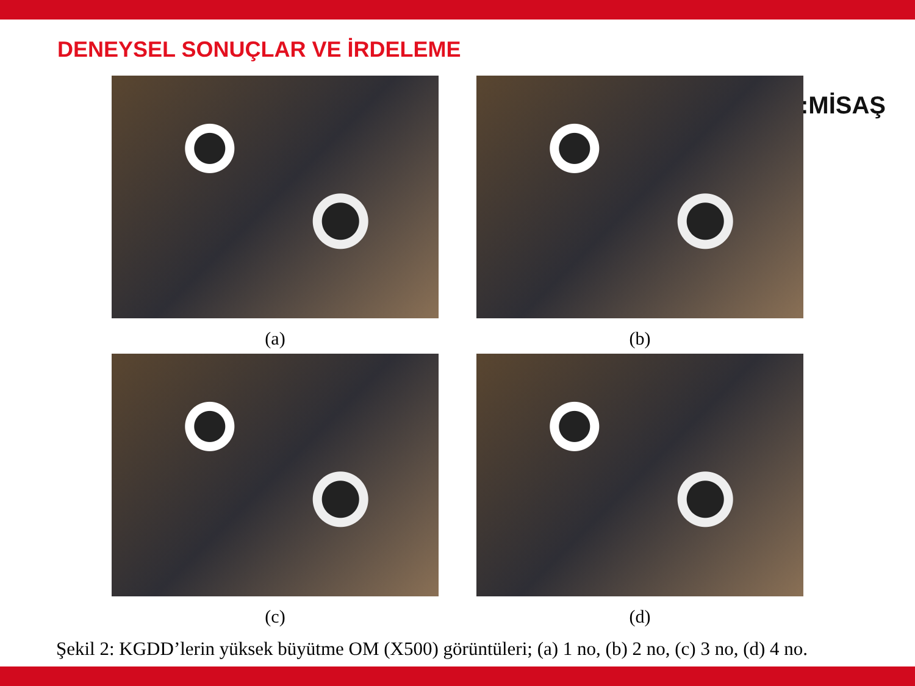DENEYSEL SONUÇLAR VE İRDELEME
:MİSAŞ
(a)
(b)
(c)
(d)
Şekil 2: KGDD’lerin yüksek büyütme OM (X500) görüntüleri; (a) 1 no, (b) 2 no, (c) 3 no, (d) 4 no.